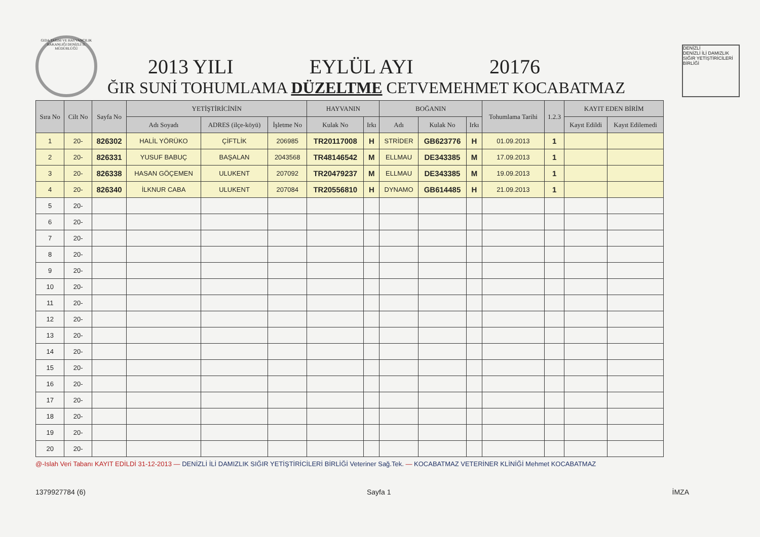GIDA TARIM VE HAYVANCILIK BAKANLIĞI DENİZLİ İL MÜDÜRLÜĞÜ
2013 YILI EYLÜL AYI 20176
ĞIR SUNİ TOHUMLAMA DÜZELTME CETVEMEHMET KOCABATMAZ
DENİZLİ
DENİZLİ İLİ DAMIZLIK SIĞIR YETİŞTİRİCİLERİ BİRLİĞİ
| Sıra No | Cilt No | Sayfa No | YETİŞTİRİCİNİN | | | HAYVANIN | | BOĞANIN | | | Tohumlama Tarihi | 1.2.3 | KAYIT EDEN BİRİM | |
| --- | --- | --- | --- | --- | --- | --- | --- | --- | --- | --- | --- | --- | --- | --- |
| | | | Adı Soyadı | ADRES (ilçe-köyü) | İşletme No | Kulak No | Irkı | Adı | Kulak No | Irkı | | | Kayıt Edildi | Kayıt Edilemedi |
| 1 | 20- | 826302 | HALİL YÖRÜKO | ÇİFTLİK | 206985 | TR20117008 | H | STRİDER | GB623776 | H | 01.09.2013 | 1 | | |
| 2 | 20- | 826331 | YUSUF BABUÇ | BAŞALAN | 2043568 | TR48146542 | M | ELLMAU | DE343385 | M | 17.09.2013 | 1 | | |
| 3 | 20- | 826338 | HASAN GÖÇEMEN | ULUKENT | 207092 | TR20479237 | M | ELLMAU | DE343385 | M | 19.09.2013 | 1 | | |
| 4 | 20- | 826340 | İLKNUR CABA | ULUKENT | 207084 | TR20556810 | H | DYNAMO | GB614485 | H | 21.09.2013 | 1 | | |
| 5 | 20- | | | | | | | | | | | | | |
| 6 | 20- | | | | | | | | | | | | | |
| 7 | 20- | | | | | | | | | | | | | |
| 8 | 20- | | | | | | | | | | | | | |
| 9 | 20- | | | | | | | | | | | | | |
| 10 | 20- | | | | | | | | | | | | | |
| 11 | 20- | | | | | | | | | | | | | |
| 12 | 20- | | | | | | | | | | | | | |
| 13 | 20- | | | | | | | | | | | | | |
| 14 | 20- | | | | | | | | | | | | | |
| 15 | 20- | | | | | | | | | | | | | |
| 16 | 20- | | | | | | | | | | | | | |
| 17 | 20- | | | | | | | | | | | | | |
| 18 | 20- | | | | | | | | | | | | | |
| 19 | 20- | | | | | | | | | | | | | |
| 20 | 20- | | | | | | | | | | | | | |
@-Islah Veri Tabanı KAYIT EDİLDİ 31-12-2013 — DENİZLİ İLİ DAMIZLIK SIĞIR YETİŞTİRİCİLERİ BİRLİĞİ Veteriner Sağ.Tek. — KOCABATMAZ VETERİNER KLİNİĞİ Mehmet KOCABATMAZ
1379927784 (6) Sayfa 1 İMZA